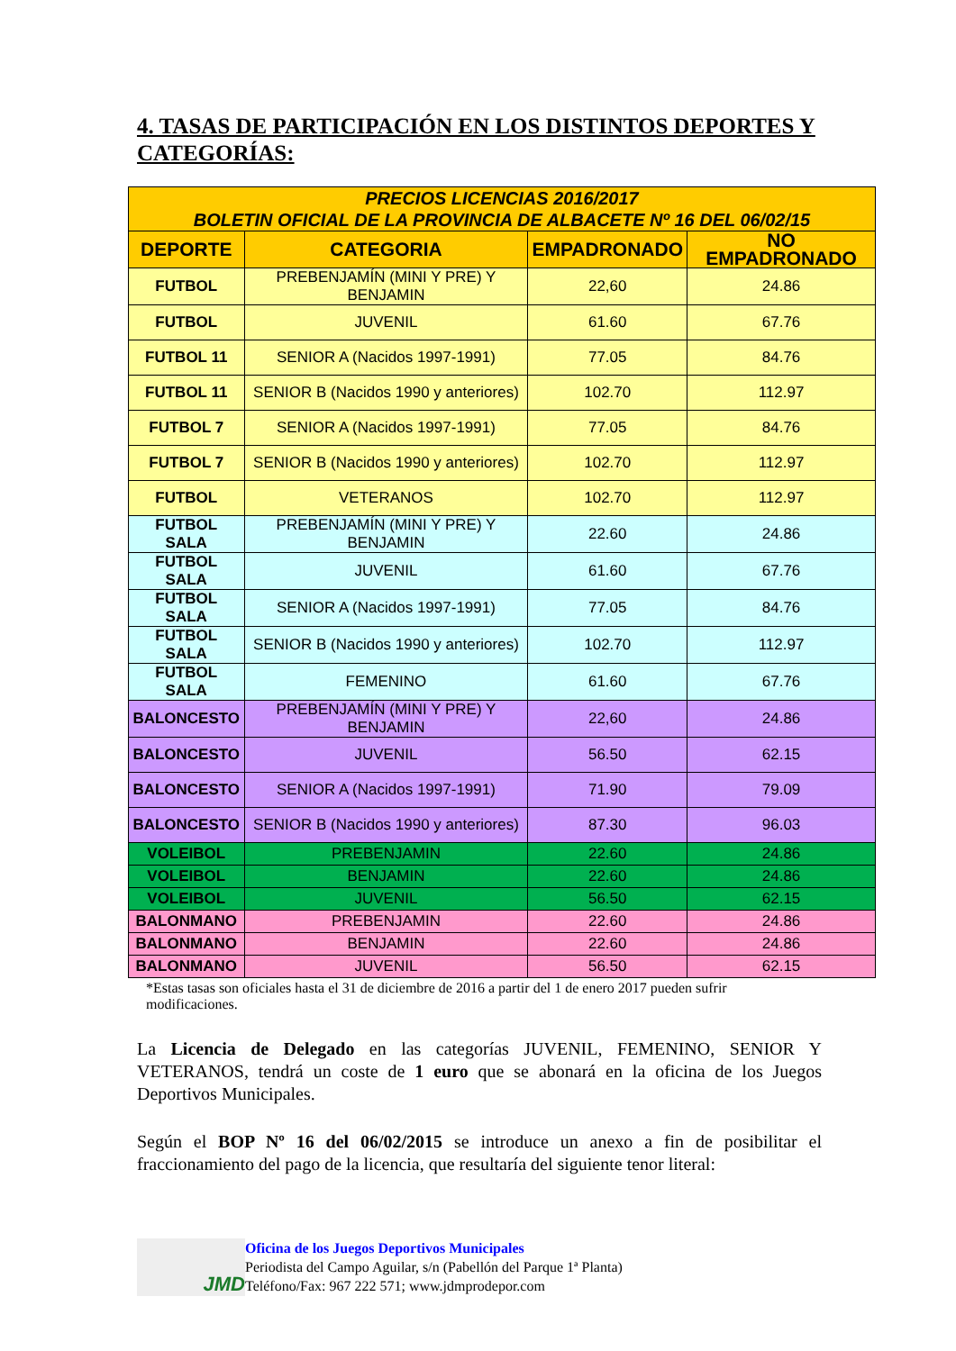4. TASAS DE PARTICIPACIÓN EN LOS DISTINTOS DEPORTES Y CATEGORÍAS:
| PRECIOS LICENCIAS 2016/2017 BOLETIN OFICIAL DE LA PROVINCIA DE ALBACETE Nº 16 DEL 06/02/15 | | | |
| DEPORTE | CATEGORIA | EMPADRONADO | NO EMPADRONADO |
| FUTBOL | PREBENJAMÍN (MINI Y PRE) Y BENJAMIN | 22,60 | 24.86 |
| FUTBOL | JUVENIL | 61.60 | 67.76 |
| FUTBOL 11 | SENIOR A (Nacidos 1997-1991) | 77.05 | 84.76 |
| FUTBOL 11 | SENIOR B (Nacidos 1990 y anteriores) | 102.70 | 112.97 |
| FUTBOL 7 | SENIOR A (Nacidos 1997-1991) | 77.05 | 84.76 |
| FUTBOL 7 | SENIOR B (Nacidos 1990 y anteriores) | 102.70 | 112.97 |
| FUTBOL | VETERANOS | 102.70 | 112.97 |
| FUTBOL SALA | PREBENJAMÍN (MINI Y PRE) Y BENJAMIN | 22.60 | 24.86 |
| FUTBOL SALA | JUVENIL | 61.60 | 67.76 |
| FUTBOL SALA | SENIOR A (Nacidos 1997-1991) | 77.05 | 84.76 |
| FUTBOL SALA | SENIOR B (Nacidos 1990 y anteriores) | 102.70 | 112.97 |
| FUTBOL SALA | FEMENINO | 61.60 | 67.76 |
| BALONCESTO | PREBENJAMÍN (MINI Y PRE) Y BENJAMIN | 22,60 | 24.86 |
| BALONCESTO | JUVENIL | 56.50 | 62.15 |
| BALONCESTO | SENIOR A (Nacidos 1997-1991) | 71.90 | 79.09 |
| BALONCESTO | SENIOR B (Nacidos 1990 y anteriores) | 87.30 | 96.03 |
| VOLEIBOL | PREBENJAMIN | 22.60 | 24.86 |
| VOLEIBOL | BENJAMIN | 22.60 | 24.86 |
| VOLEIBOL | JUVENIL | 56.50 | 62.15 |
| BALONMANO | PREBENJAMIN | 22.60 | 24.86 |
| BALONMANO | BENJAMIN | 22.60 | 24.86 |
| BALONMANO | JUVENIL | 56.50 | 62.15 |
*Estas tasas son oficiales hasta el 31 de diciembre de 2016 a partir del 1 de enero 2017 pueden sufrir modificaciones.
La Licencia de Delegado en las categorías JUVENIL, FEMENINO, SENIOR Y VETERANOS, tendrá un coste de 1 euro que se abonará en la oficina de los Juegos Deportivos Municipales.
Según el BOP Nº 16 del 06/02/2015 se introduce un anexo a fin de posibilitar el fraccionamiento del pago de la licencia, que resultaría del siguiente tenor literal:
JMD
Oficina de los Juegos Deportivos Municipales
Periodista del Campo Aguilar, s/n (Pabellón del Parque 1ª Planta)
Teléfono/Fax: 967 222 571; www.jdmprodepor.com